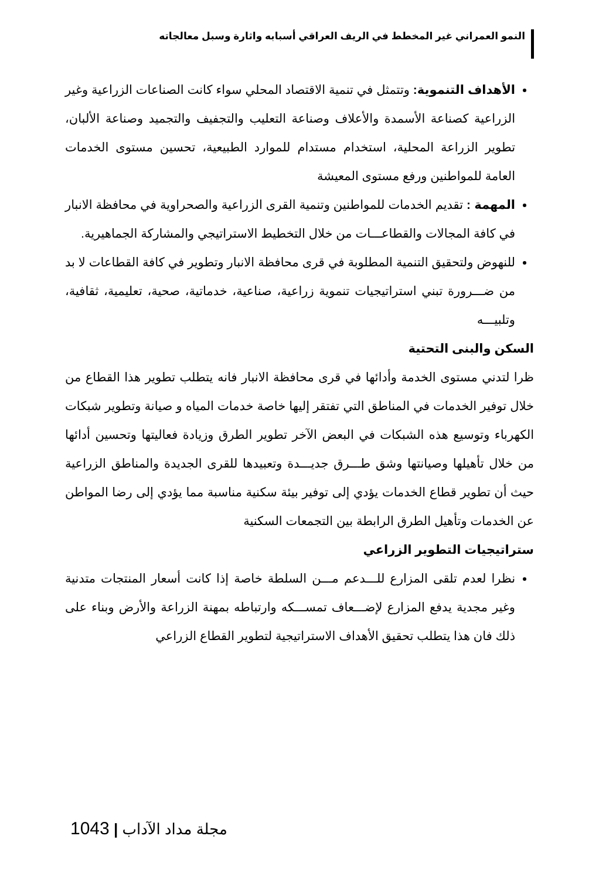النمو العمراني غير المخطط في الريف العراقي أسبابه واثارة وسبل معالجاته
الأهداف التنموية: وتتمثل في تنمية الاقتصاد المحلي سواء كانت الصناعات الزراعية وغير الزراعية كصناعة الأسمدة والأعلاف وصناعة التعليب والتجفيف والتجميد وصناعة الألبان، تطوير الزراعة المحلية، استخدام مستدام للموارد الطبيعية، تحسين مستوى الخدمات العامة للمواطنين ورفع مستوى المعيشة
المهمة : تقديم الخدمات للمواطنين وتنمية القرى الزراعية والصحراوية في محافظة الانبار في كافة المجالات والقطاعـــات من خلال التخطيط الاستراتيجي والمشاركة الجماهيرية.
للنهوض ولتحقيق التنمية المطلوبة في قرى محافظة الانبار وتطوير في كافة القطاعات لا بد من ضـــرورة تبني استراتيجيات تنموية زراعية، صناعية، خدماتية، صحية، تعليمية، ثقافية، وتلبيـــه
السكن والبنى التحتية
ظرا لتدني مستوى الخدمة وأدائها في قرى محافظة الانبار فانه يتطلب تطوير هذا القطاع من خلال توفير الخدمات في المناطق التي تفتقر إليها خاصة خدمات المياه و صيانة وتطوير شبكات الكهرباء وتوسيع هذه الشبكات في البعض الآخر تطوير الطرق وزيادة فعاليتها وتحسين أدائها من خلال تأهيلها وصيانتها وشق طـــرق جديـــدة وتعبيدها للقرى الجديدة والمناطق الزراعية حيث أن تطوير قطاع الخدمات يؤدي إلى توفير بيئة سكنية مناسبة مما يؤدي إلى رضا المواطن عن الخدمات وتأهيل الطرق الرابطة بين التجمعات السكنية
ستراتيجيات التطوير الزراعي
نظرا لعدم تلقى المزارع للـــدعم مـــن السلطة خاصة إذا كانت أسعار المنتجات متدنية وغير مجدية يدفع المزارع لإضـــعاف تمســـكه وارتباطه بمهنة الزراعة والأرض وبناء على ذلك فان هذا يتطلب تحقيق الأهداف الاستراتيجية لتطوير القطاع الزراعي
مجلة مداد الآداب | 1043